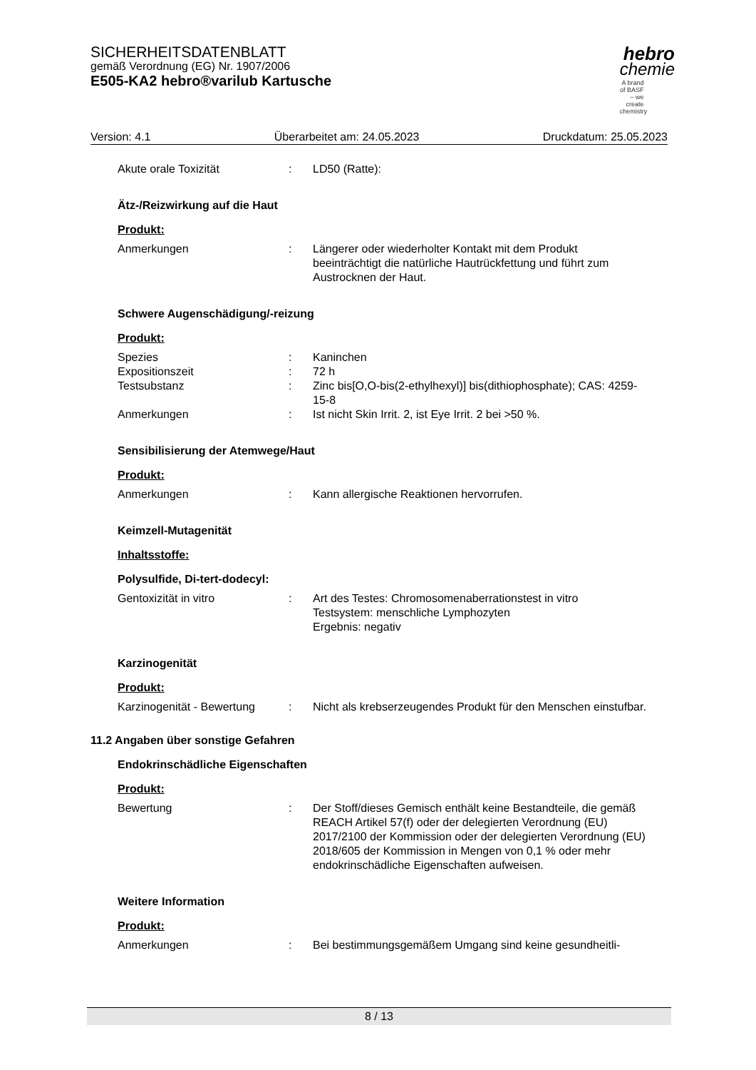SICHERHEITSDATENBLATT
gemäß Verordnung (EG) Nr. 1907/2006
E505-KA2 hebro®varilub Kartusche
hebro
chemie
A brand of BASF – we create chemistry
Version: 4.1 Überarbeitet am: 24.05.2023 Druckdatum: 25.05.2023
Akute orale Toxizität : LD50 (Ratte):
Ätz-/Reizwirkung auf die Haut
Produkt:
Anmerkungen : Längerer oder wiederholter Kontakt mit dem Produkt beeinträchtigt die natürliche Hautrückfettung und führt zum Austrocknen der Haut.
Schwere Augenschädigung/-reizung
Produkt:
Spezies : Kaninchen
Expositionszeit : 72 h
Testsubstanz : Zinc bis[O,O-bis(2-ethylhexyl)] bis(dithiophosphate); CAS: 4259-15-8
Anmerkungen : Ist nicht Skin Irrit. 2, ist Eye Irrit. 2 bei >50 %.
Sensibilisierung der Atemwege/Haut
Produkt:
Anmerkungen : Kann allergische Reaktionen hervorrufen.
Keimzell-Mutagenität
Inhaltsstoffe:
Polysulfide, Di-tert-dodecyl:
Gentoxizität in vitro : Art des Testes: Chromosomenaberrationstest in vitro
Testsystem: menschliche Lymphozyten
Ergebnis: negativ
Karzinogenität
Produkt:
Karzinogenität - Bewertung
: Nicht als krebserzeugendes Produkt für den Menschen einstufbar.
11.2 Angaben über sonstige Gefahren
Endokrinschädliche Eigenschaften
Produkt:
Bewertung : Der Stoff/dieses Gemisch enthält keine Bestandteile, die gemäß REACH Artikel 57(f) oder der delegierten Verordnung (EU) 2017/2100 der Kommission oder der delegierten Verordnung (EU) 2018/605 der Kommission in Mengen von 0,1 % oder mehr endokrinschädliche Eigenschaften aufweisen.
Weitere Information
Produkt:
Anmerkungen : Bei bestimmungsgemäßem Umgang sind keine gesundheitli-
8 / 13